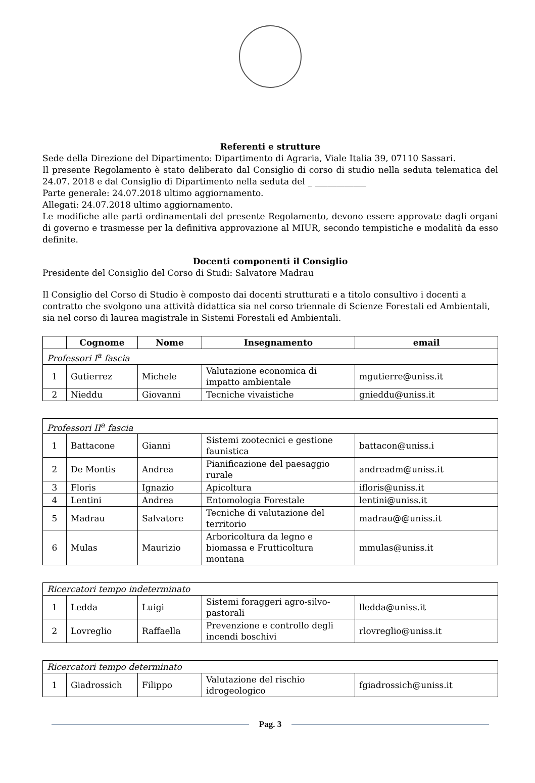Referenti e strutture
Sede della Direzione del Dipartimento: Dipartimento di Agraria, Viale Italia 39, 07110 Sassari.
Il presente Regolamento è stato deliberato dal Consiglio di corso di studio nella seduta telematica del 24.07. 2018 e dal Consiglio di Dipartimento nella seduta del _ ____________
Parte generale: 24.07.2018 ultimo aggiornamento.
Allegati: 24.07.2018 ultimo aggiornamento.
Le modifiche alle parti ordinamentali del presente Regolamento, devono essere approvate dagli organi di governo e trasmesse per la definitiva approvazione al MIUR, secondo tempistiche e modalità da esso definite.
Docenti componenti il Consiglio
Presidente del Consiglio del Corso di Studi: Salvatore Madrau
Il Consiglio del Corso di Studio è composto dai docenti strutturati e a titolo consultivo i docenti a contratto che svolgono una attività didattica sia nel corso triennale di Scienze Forestali ed Ambientali, sia nel corso di laurea magistrale in Sistemi Forestali ed Ambientali.
| | Cognome | Nome | Insegnamento | email |
| --- | --- | --- | --- | --- |
| Professori I<sup>a</sup> fascia | | | | |
| 1 | Gutierrez | Michele | Valutazione economica di impatto ambientale | mgutierre@uniss.it |
| 2 | Nieddu | Giovanni | Tecniche vivaistiche | gnieddu@uniss.it |
| Professori II<sup>a</sup> fascia | | | | |
| 1 | Battacone | Gianni | Sistemi zootecnici e gestione faunistica | battacon@uniss.i |
| 2 | De Montis | Andrea | Pianificazione del paesaggio rurale | andreadm@uniss.it |
| 3 | Floris | Ignazio | Apicoltura | ifloris@uniss.it |
| 4 | Lentini | Andrea | Entomologia Forestale | lentini@uniss.it |
| 5 | Madrau | Salvatore | Tecniche di valutazione del territorio | madrau@@uniss.it |
| 6 | Mulas | Maurizio | Arboricoltura da legno e biomassa e Frutticoltura montana | mmulas@uniss.it |
| Ricercatori tempo indeterminato | | | | |
| 1 | Ledda | Luigi | Sistemi foraggeri agro-silvo-pastorali | lledda@uniss.it |
| 2 | Lovreglio | Raffaella | Prevenzione e controllo degli incendi boschivi | rlovreglio@uniss.it |
| Ricercatori tempo determinato | | | | |
| 1 | Giadrossich | Filippo | Valutazione del rischio idrogeologico | fgiadrossich@uniss.it |
Pag. 3